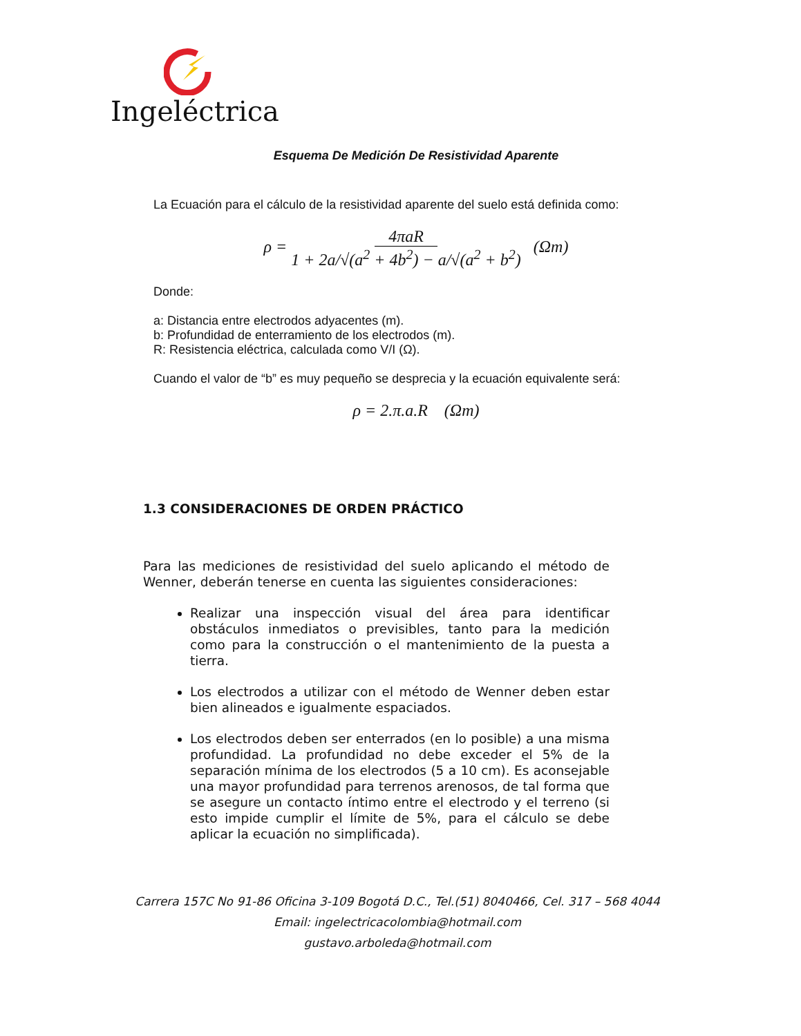Ingeléctrica
Esquema De Medición De Resistividad Aparente
La Ecuación para el cálculo de la resistividad aparente del suelo está definida como:
ρ = 4πaR 1 + 2a/√(a<sup>2</sup> + 4b<sup>2</sup>) − a/√(a<sup>2</sup> + b<sup>2</sup>) (Ωm)
Donde:
a: Distancia entre electrodos adyacentes (m).
b: Profundidad de enterramiento de los electrodos (m).
R: Resistencia eléctrica, calculada como V/I (Ω).
Cuando el valor de “b” es muy pequeño se desprecia y la ecuación equivalente será:
ρ = 2.π.a.R (Ωm)
1.3 CONSIDERACIONES DE ORDEN PRÁCTICO
Para las mediciones de resistividad del suelo aplicando el método de Wenner, deberán tenerse en cuenta las siguientes consideraciones:
Realizar una inspección visual del área para identificar obstáculos inmediatos o previsibles, tanto para la medición como para la construcción o el mantenimiento de la puesta a tierra.
Los electrodos a utilizar con el método de Wenner deben estar bien alineados e igualmente espaciados.
Los electrodos deben ser enterrados (en lo posible) a una misma profundidad. La profundidad no debe exceder el 5% de la separación mínima de los electrodos (5 a 10 cm). Es aconsejable una mayor profundidad para terrenos arenosos, de tal forma que se asegure un contacto íntimo entre el electrodo y el terreno (si esto impide cumplir el límite de 5%, para el cálculo se debe aplicar la ecuación no simplificada).
Carrera 157C No 91-86 Oficina 3-109 Bogotá D.C., Tel.(51) 8040466, Cel. 317 – 568 4044
Email: ingelectricacolombia@hotmail.com
gustavo.arboleda@hotmail.com